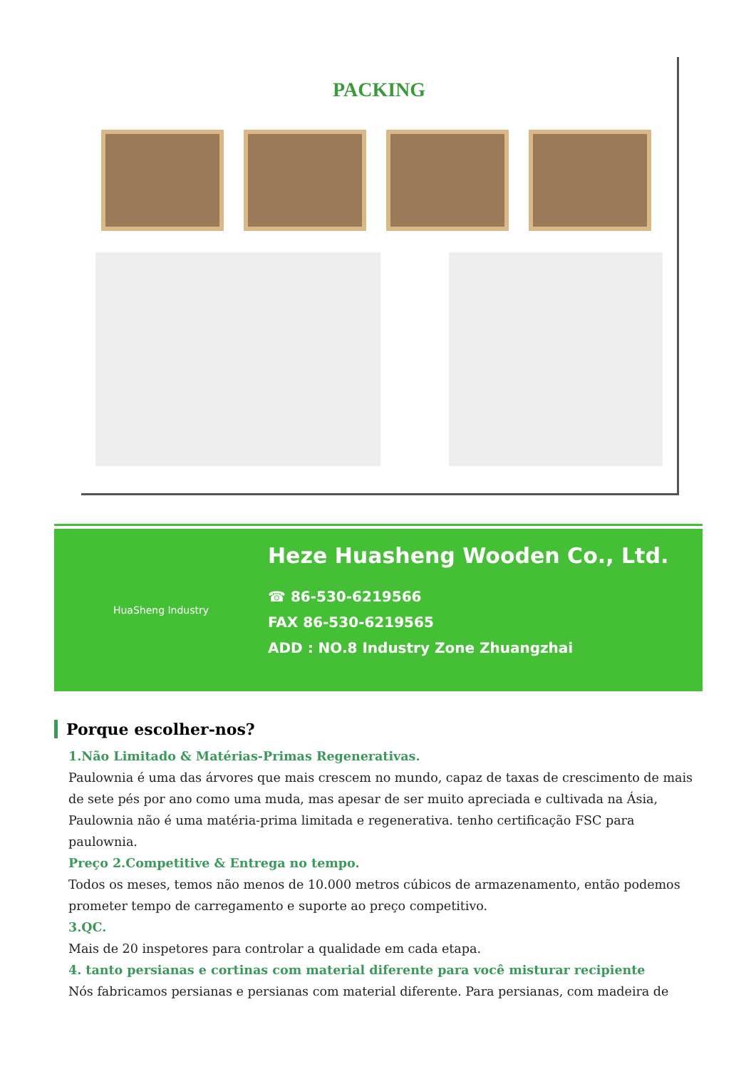PACKING
HuaSheng Industry
Heze Huasheng Wooden Co., Ltd.
☎ 86-530-6219566
FAX 86-530-6219565
ADD : NO.8 Industry Zone Zhuangzhai
Porque escolher-nos?
1.Não Limitado & Matérias-Primas Regenerativas.
Paulownia é uma das árvores que mais crescem no mundo, capaz de taxas de crescimento de mais de sete pés por ano como uma muda, mas apesar de ser muito apreciada e cultivada na Ásia, Paulownia não é uma matéria-prima limitada e regenerativa. tenho certificação FSC para paulownia.
Preço 2.Competitive & Entrega no tempo.
Todos os meses, temos não menos de 10.000 metros cúbicos de armazenamento, então podemos prometer tempo de carregamento e suporte ao preço competitivo.
3.QC.
Mais de 20 inspetores para controlar a qualidade em cada etapa.
4. tanto persianas e cortinas com material diferente para você misturar recipiente
Nós fabricamos persianas e persianas com material diferente. Para persianas, com madeira de